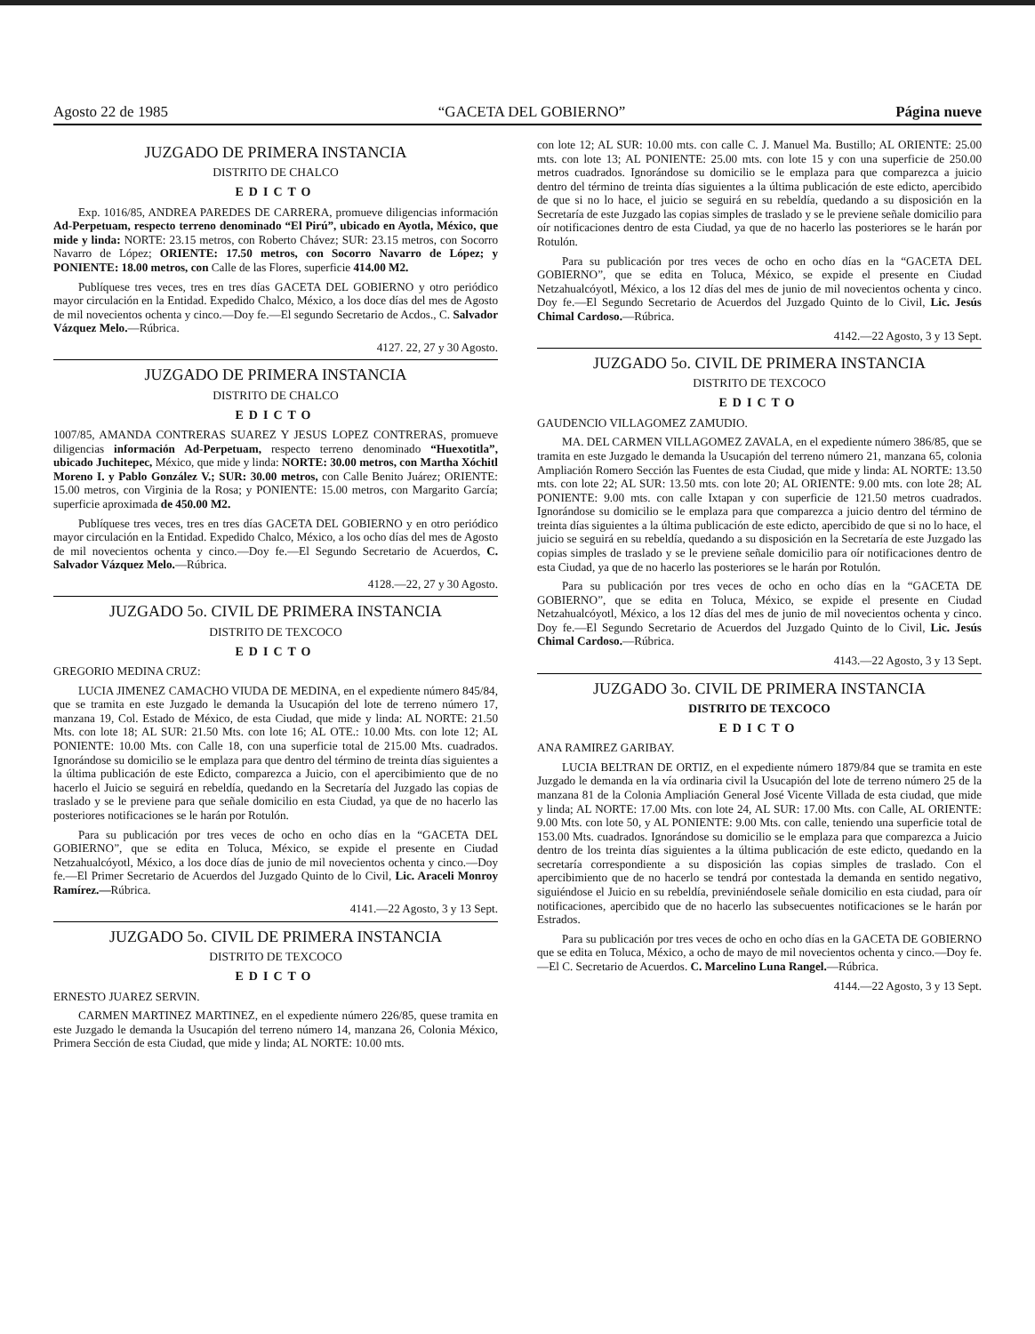Agosto 22 de 1985 “GACETA DEL GOBIERNO” Página nueve
JUZGADO DE PRIMERA INSTANCIA
DISTRITO DE CHALCO
EDICTO
Exp. 1016/85, ANDREA PAREDES DE CARRERA, promueve diligencias información Ad-Perpetuam, respecto terreno denominado “El Pirú”, ubicado en Ayotla, México, que mide y linda: NORTE: 23.15 metros, con Roberto Chávez; SUR: 23.15 metros, con Socorro Navarro de López; ORIENTE: 17.50 metros, con Socorro Navarro de López; y PONIENTE: 18.00 metros, con Calle de las Flores, superficie 414.00 M2.
Publíquese tres veces, tres en tres días GACETA DEL GOBIERNO y otro periódico mayor circulación en la Entidad. Expedido Chalco, México, a los doce días del mes de Agosto de mil novecientos ochenta y cinco.—Doy fe.—El segundo Secretario de Acdos., C. Salvador Vázquez Melo.—Rúbrica.
4127. 22, 27 y 30 Agosto.
JUZGADO DE PRIMERA INSTANCIA
DISTRITO DE CHALCO
EDICTO
1007/85, AMANDA CONTRERAS SUAREZ Y JESUS LOPEZ CONTRERAS, promueve diligencias información Ad-Perpetuam, respecto terreno denominado “Huexotitla”, ubicado Juchitepec, México, que mide y linda: NORTE: 30.00 metros, con Martha Xóchitl Moreno I. y Pablo González V.; SUR: 30.00 metros, con Calle Benito Juárez; ORIENTE: 15.00 metros, con Virginia de la Rosa; y PONIENTE: 15.00 metros, con Margarito García; superficie aproximada de 450.00 M2.
Publíquese tres veces, tres en tres días GACETA DEL GOBIERNO y en otro periódico mayor circulación en la Entidad. Expedido Chalco, México, a los ocho días del mes de Agosto de mil novecientos ochenta y cinco.—Doy fe.—El Segundo Secretario de Acuerdos, C. Salvador Vázquez Melo.—Rúbrica.
4128.—22, 27 y 30 Agosto.
JUZGADO 5o. CIVIL DE PRIMERA INSTANCIA
DISTRITO DE TEXCOCO
EDICTO
GREGORIO MEDINA CRUZ:
LUCIA JIMENEZ CAMACHO VIUDA DE MEDINA, en el expediente número 845/84, que se tramita en este Juzgado le demanda la Usucapión del lote de terreno número 17, manzana 19, Col. Estado de México, de esta Ciudad, que mide y linda: AL NORTE: 21.50 Mts. con lote 18; AL SUR: 21.50 Mts. con lote 16; AL OTE.: 10.00 Mts. con lote 12; AL PONIENTE: 10.00 Mts. con Calle 18, con una superficie total de 215.00 Mts. cuadrados. Ignorándose su domicilio se le emplaza para que dentro del término de treinta días siguientes a la última publicación de este Edicto, comparezca a Juicio, con el apercibimiento que de no hacerlo el Juicio se seguirá en rebeldía, quedando en la Secretaría del Juzgado las copias de traslado y se le previene para que señale domicilio en esta Ciudad, ya que de no hacerlo las posteriores notificaciones se le harán por Rotulón.
Para su publicación por tres veces de ocho en ocho días en la “GACETA DEL GOBIERNO”, que se edita en Toluca, México, se expide el presente en Ciudad Netzahualcóyotl, México, a los doce días de junio de mil novecientos ochenta y cinco.—Doy fe.—El Primer Secretario de Acuerdos del Juzgado Quinto de lo Civil, Lic. Araceli Monroy Ramírez.—Rúbrica.
4141.—22 Agosto, 3 y 13 Sept.
JUZGADO 5o. CIVIL DE PRIMERA INSTANCIA
DISTRITO DE TEXCOCO
EDICTO
ERNESTO JUAREZ SERVIN.
CARMEN MARTINEZ MARTINEZ, en el expediente número 226/85, quese tramita en este Juzgado le demanda la Usucapión del terreno número 14, manzana 26, Colonia México, Primera Sección de esta Ciudad, que mide y linda; AL NORTE: 10.00 mts.
con lote 12; AL SUR: 10.00 mts. con calle C. J. Manuel Ma. Bustillo; AL ORIENTE: 25.00 mts. con lote 13; AL PONIENTE: 25.00 mts. con lote 15 y con una superficie de 250.00 metros cuadrados. Ignorándose su domicilio se le emplaza para que comparezca a juicio dentro del término de treinta días siguientes a la última publicación de este edicto, apercibido de que si no lo hace, el juicio se seguirá en su rebeldía, quedando a su disposición en la Secretaría de este Juzgado las copias simples de traslado y se le previene señale domicilio para oír notificaciones dentro de esta Ciudad, ya que de no hacerlo las posteriores se le harán por Rotulón.
Para su publicación por tres veces de ocho en ocho días en la “GACETA DEL GOBIERNO”, que se edita en Toluca, México, se expide el presente en Ciudad Netzahualcóyotl, México, a los 12 días del mes de junio de mil novecientos ochenta y cinco. Doy fe.—El Segundo Secretario de Acuerdos del Juzgado Quinto de lo Civil, Lic. Jesús Chimal Cardoso.—Rúbrica.
4142.—22 Agosto, 3 y 13 Sept.
JUZGADO 5o. CIVIL DE PRIMERA INSTANCIA
DISTRITO DE TEXCOCO
EDICTO
GAUDENCIO VILLAGOMEZ ZAMUDIO.
MA. DEL CARMEN VILLAGOMEZ ZAVALA, en el expediente número 386/85, que se tramita en este Juzgado le demanda la Usucapión del terreno número 21, manzana 65, colonia Ampliación Romero Sección las Fuentes de esta Ciudad, que mide y linda: AL NORTE: 13.50 mts. con lote 22; AL SUR: 13.50 mts. con lote 20; AL ORIENTE: 9.00 mts. con lote 28; AL PONIENTE: 9.00 mts. con calle Ixtapan y con superficie de 121.50 metros cuadrados. Ignorándose su domicilio se le emplaza para que comparezca a juicio dentro del término de treinta días siguientes a la última publicación de este edicto, apercibido de que si no lo hace, el juicio se seguirá en su rebeldía, quedando a su disposición en la Secretaría de este Juzgado las copias simples de traslado y se le previene señale domicilio para oír notificaciones dentro de esta Ciudad, ya que de no hacerlo las posteriores se le harán por Rotulón.
Para su publicación por tres veces de ocho en ocho días en la “GACETA DE GOBIERNO”, que se edita en Toluca, México, se expide el presente en Ciudad Netzahualcóyotl, México, a los 12 días del mes de junio de mil novecientos ochenta y cinco. Doy fe.—El Segundo Secretario de Acuerdos del Juzgado Quinto de lo Civil, Lic. Jesús Chimal Cardoso.—Rúbrica.
4143.—22 Agosto, 3 y 13 Sept.
JUZGADO 3o. CIVIL DE PRIMERA INSTANCIA
DISTRITO DE TEXCOCO
EDICTO
ANA RAMIREZ GARIBAY.
LUCIA BELTRAN DE ORTIZ, en el expediente número 1879/84 que se tramita en este Juzgado le demanda en la vía ordinaria civil la Usucapión del lote de terreno número 25 de la manzana 81 de la Colonia Ampliación General José Vicente Villada de esta ciudad, que mide y linda; AL NORTE: 17.00 Mts. con lote 24, AL SUR: 17.00 Mts. con Calle, AL ORIENTE: 9.00 Mts. con lote 50, y AL PONIENTE: 9.00 Mts. con calle, teniendo una superficie total de 153.00 Mts. cuadrados. Ignorándose su domicilio se le emplaza para que comparezca a Juicio dentro de los treinta días siguientes a la última publicación de este edicto, quedando en la secretaría correspondiente a su disposición las copias simples de traslado. Con el apercibimiento que de no hacerlo se tendrá por contestada la demanda en sentido negativo, siguiéndose el Juicio en su rebeldía, previniéndosele señale domicilio en esta ciudad, para oír notificaciones, apercibido que de no hacerlo las subsecuentes notificaciones se le harán por Estrados.
Para su publicación por tres veces de ocho en ocho días en la GACETA DE GOBIERNO que se edita en Toluca, México, a ocho de mayo de mil novecientos ochenta y cinco.—Doy fe.—El C. Secretario de Acuerdos. C. Marcelino Luna Rangel.—Rúbrica.
4144.—22 Agosto, 3 y 13 Sept.